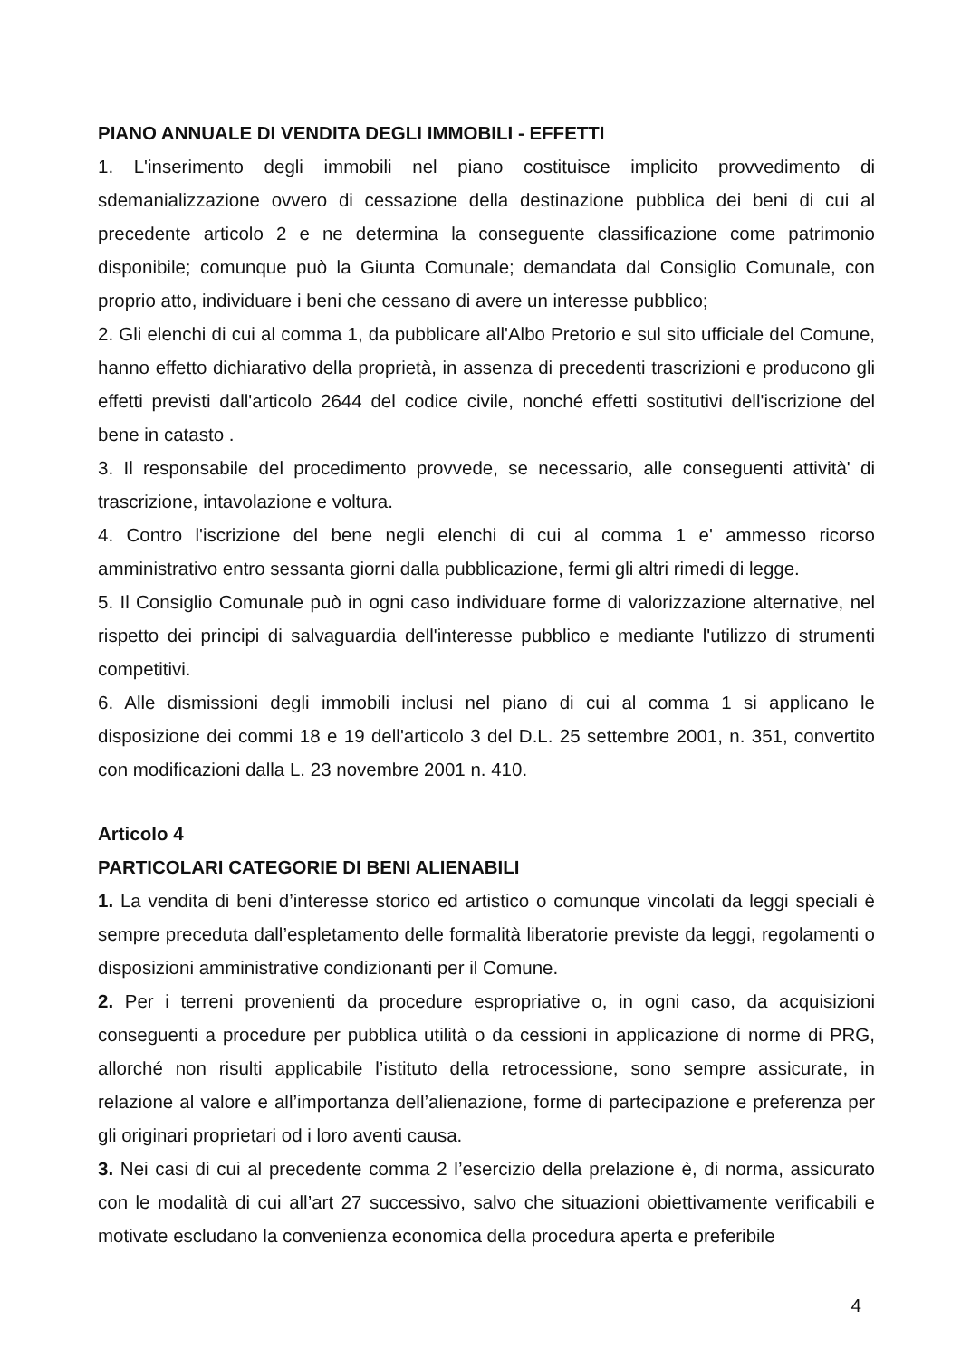PIANO ANNUALE DI VENDITA DEGLI IMMOBILI - EFFETTI
1. L'inserimento degli immobili nel piano costituisce implicito provvedimento di sdemanializzazione ovvero di cessazione della destinazione pubblica dei beni di cui al precedente articolo 2 e ne determina la conseguente classificazione come patrimonio disponibile; comunque può la Giunta Comunale; demandata dal Consiglio Comunale, con proprio atto, individuare i beni che cessano di avere un interesse pubblico;
2. Gli elenchi di cui al comma 1, da pubblicare all'Albo Pretorio e sul sito ufficiale del Comune, hanno effetto dichiarativo della proprietà, in assenza di precedenti trascrizioni e producono gli effetti previsti dall'articolo 2644 del codice civile, nonché effetti sostitutivi dell'iscrizione del bene in catasto .
3. Il responsabile del procedimento provvede, se necessario, alle conseguenti attività' di trascrizione, intavolazione e voltura.
4. Contro l'iscrizione del bene negli elenchi di cui al comma 1 e' ammesso ricorso amministrativo entro sessanta giorni dalla pubblicazione, fermi gli altri rimedi di legge.
5. Il Consiglio Comunale può in ogni caso individuare forme di valorizzazione alternative, nel rispetto dei principi di salvaguardia dell'interesse pubblico e mediante l'utilizzo di strumenti competitivi.
6. Alle dismissioni degli immobili inclusi nel piano di cui al comma 1 si applicano le disposizione dei commi 18 e 19 dell'articolo 3 del D.L. 25 settembre 2001, n. 351, convertito con modificazioni dalla L. 23 novembre 2001 n. 410.
Articolo 4
PARTICOLARI CATEGORIE DI BENI ALIENABILI
1. La vendita di beni d’interesse storico ed artistico o comunque vincolati da leggi speciali è sempre preceduta dall’espletamento delle formalità liberatorie previste da leggi, regolamenti o disposizioni amministrative condizionanti per il Comune.
2. Per i terreni provenienti da procedure espropriative o, in ogni caso, da acquisizioni conseguenti a procedure per pubblica utilità o da cessioni in applicazione di norme di PRG, allorché non risulti applicabile l’istituto della retrocessione, sono sempre assicurate, in relazione al valore e all’importanza dell’alienazione, forme di partecipazione e preferenza per gli originari proprietari od i loro aventi causa.
3. Nei casi di cui al precedente comma 2 l’esercizio della prelazione è, di norma, assicurato con le modalità di cui all’art 27 successivo, salvo che situazioni obiettivamente verificabili e motivate escludano la convenienza economica della procedura aperta e preferibile
4